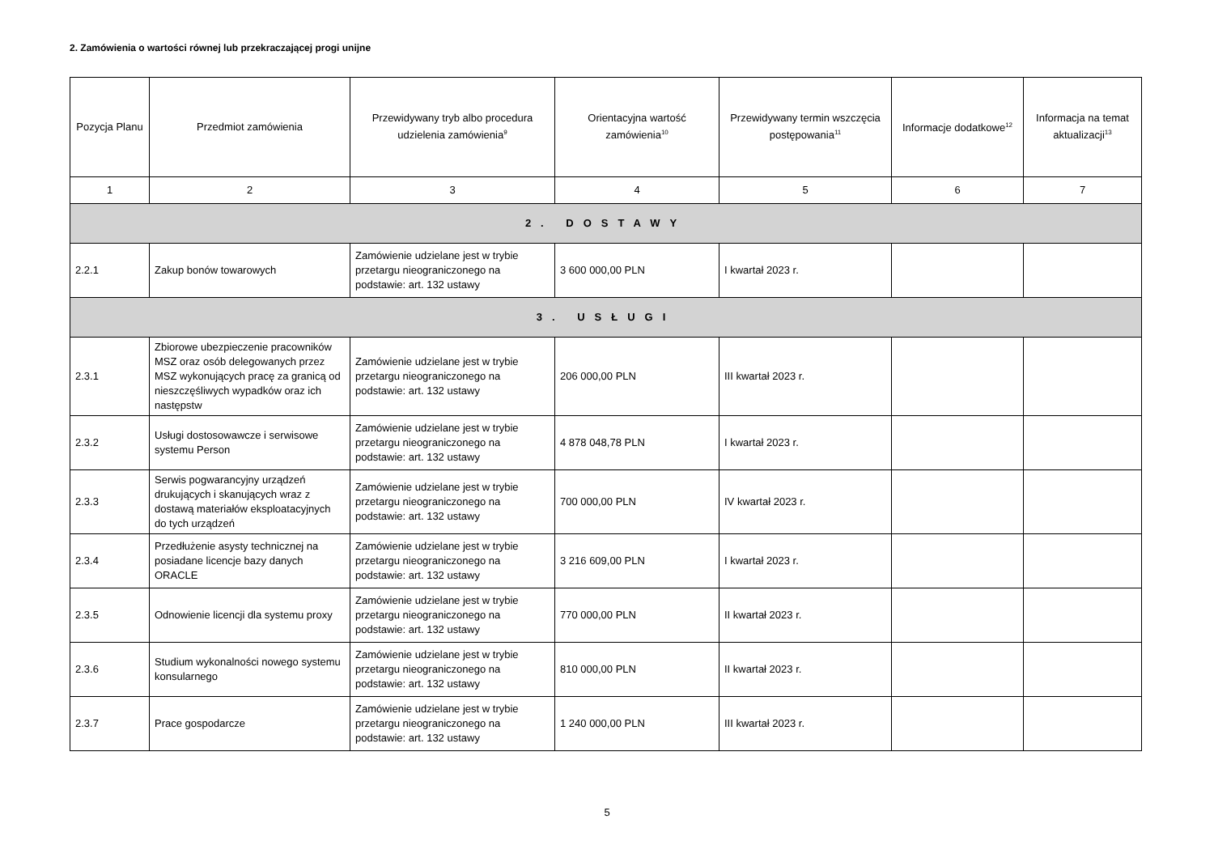2. Zamówienia o wartości równej lub przekraczającej progi unijne
| Pozycja Planu | Przedmiot zamówienia | Przewidywany tryb albo procedura udzielenia zamówienia<sup>9</sup> | Orientacyjna wartość zamówienia<sup>10</sup> | Przewidywany termin wszczęcia postępowania<sup>11</sup> | Informacje dodatkowe<sup>12</sup> | Informacja na temat aktualizacji<sup>13</sup> |
| --- | --- | --- | --- | --- | --- | --- |
| 1 | 2 | 3 | 4 | 5 | 6 | 7 |
| 2. DOSTAWY | | | | | | |
| 2.2.1 | Zakup bonów towarowych | Zamówienie udzielane jest w trybie przetargu nieograniczonego na podstawie: art. 132 ustawy | 3 600 000,00 PLN | I kwartał 2023 r. | | |
| 3. USŁUGI | | | | | | |
| 2.3.1 | Zbiorowe ubezpieczenie pracowników MSZ oraz osób delegowanych przez MSZ wykonujących pracę za granicą od nieszczęśliwych wypadków oraz ich następstw | Zamówienie udzielane jest w trybie przetargu nieograniczonego na podstawie: art. 132 ustawy | 206 000,00 PLN | III kwartał 2023 r. | | |
| 2.3.2 | Usługi dostosowawcze i serwisowe systemu Person | Zamówienie udzielane jest w trybie przetargu nieograniczonego na podstawie: art. 132 ustawy | 4 878 048,78 PLN | I kwartał 2023 r. | | |
| 2.3.3 | Serwis pogwarancyjny urządzeń drukujących i skanujących wraz z dostawą materiałów eksploatacyjnych do tych urządzeń | Zamówienie udzielane jest w trybie przetargu nieograniczonego na podstawie: art. 132 ustawy | 700 000,00 PLN | IV kwartał 2023 r. | | |
| 2.3.4 | Przedłużenie asysty technicznej na posiadane licencje bazy danych ORACLE | Zamówienie udzielane jest w trybie przetargu nieograniczonego na podstawie: art. 132 ustawy | 3 216 609,00 PLN | I kwartał 2023 r. | | |
| 2.3.5 | Odnowienie licencji dla systemu proxy | Zamówienie udzielane jest w trybie przetargu nieograniczonego na podstawie: art. 132 ustawy | 770 000,00 PLN | II kwartał 2023 r. | | |
| 2.3.6 | Studium wykonalności nowego systemu konsularnego | Zamówienie udzielane jest w trybie przetargu nieograniczonego na podstawie: art. 132 ustawy | 810 000,00 PLN | II kwartał 2023 r. | | |
| 2.3.7 | Prace gospodarcze | Zamówienie udzielane jest w trybie przetargu nieograniczonego na podstawie: art. 132 ustawy | 1 240 000,00 PLN | III kwartał 2023 r. | | |
5